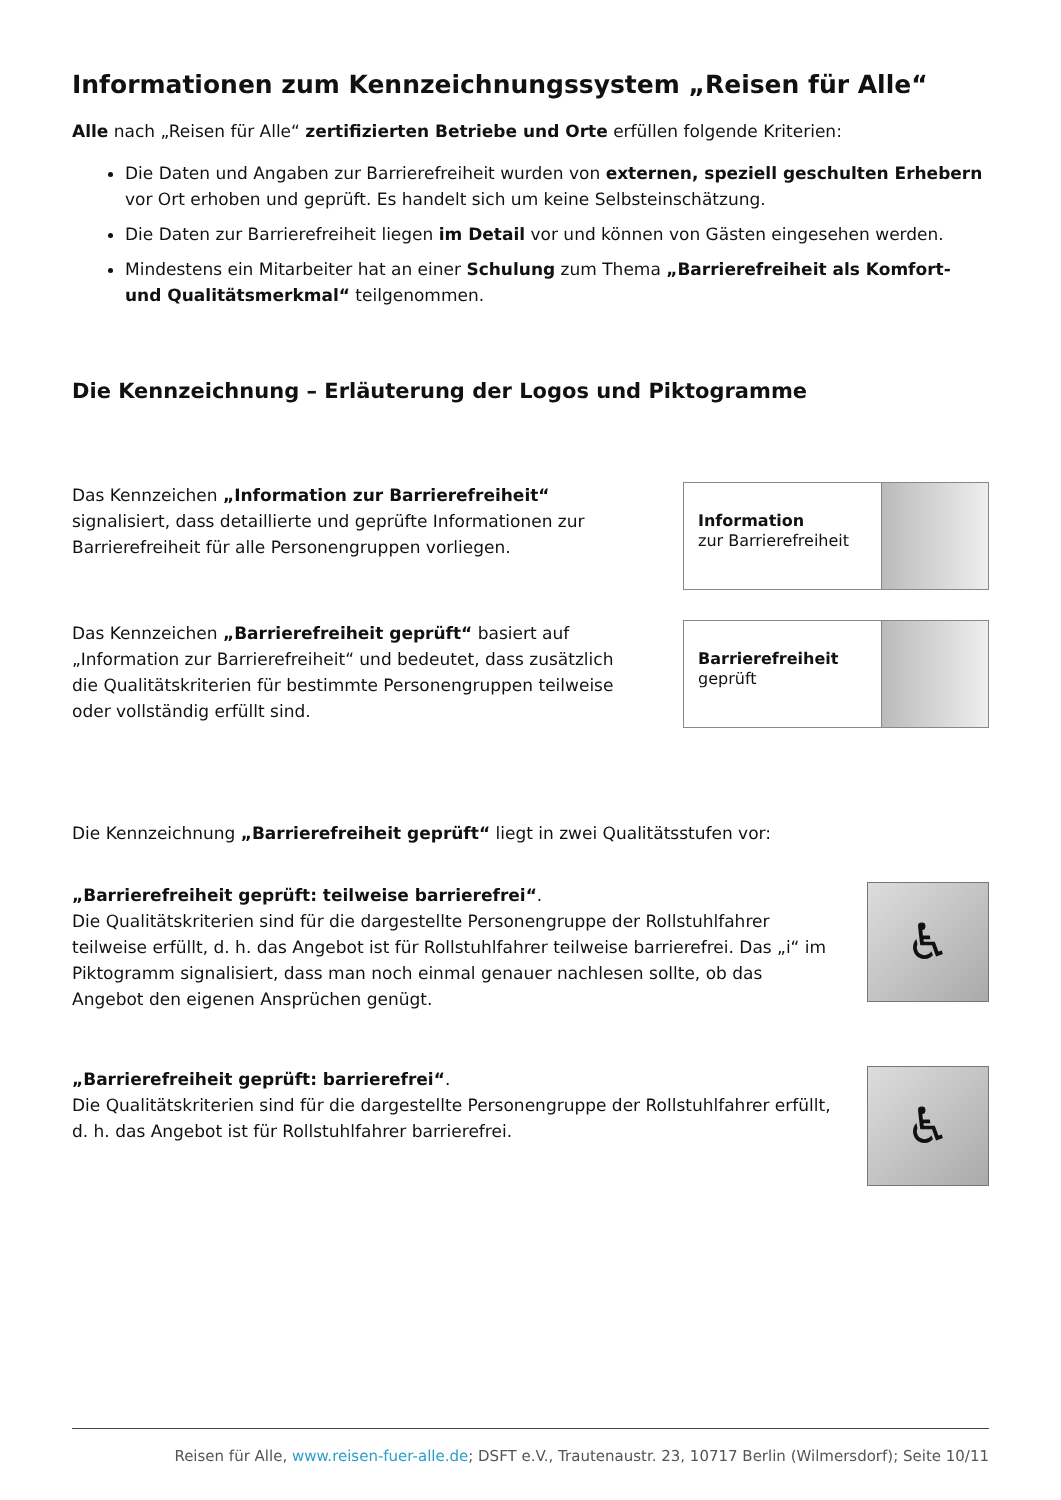Informationen zum Kennzeichnungssystem „Reisen für Alle“
Alle nach „Reisen für Alle“ zertifizierten Betriebe und Orte erfüllen folgende Kriterien:
Die Daten und Angaben zur Barrierefreiheit wurden von externen, speziell geschulten Erhebern vor Ort erhoben und geprüft. Es handelt sich um keine Selbsteinschätzung.
Die Daten zur Barrierefreiheit liegen im Detail vor und können von Gästen eingesehen werden.
Mindestens ein Mitarbeiter hat an einer Schulung zum Thema „Barrierefreiheit als Komfort- und Qualitätsmerkmal“ teilgenommen.
Die Kennzeichnung – Erläuterung der Logos und Piktogramme
Das Kennzeichen „Information zur Barrierefreiheit“ signalisiert, dass detaillierte und geprüfte Informationen zur Barrierefreiheit für alle Personengruppen vorliegen.
Information
zur Barrierefreiheit
Das Kennzeichen „Barrierefreiheit geprüft“ basiert auf „Information zur Barrierefreiheit“ und bedeutet, dass zusätzlich die Qualitätskriterien für bestimmte Personengruppen teilweise oder vollständig erfüllt sind.
Barrierefreiheit
geprüft
Die Kennzeichnung „Barrierefreiheit geprüft“ liegt in zwei Qualitätsstufen vor:
„Barrierefreiheit geprüft: teilweise barrierefrei“.
Die Qualitätskriterien sind für die dargestellte Personengruppe der Rollstuhlfahrer teilweise erfüllt, d. h. das Angebot ist für Rollstuhlfahrer teilweise barrierefrei. Das „i“ im Piktogramm signalisiert, dass man noch einmal genauer nachlesen sollte, ob das Angebot den eigenen Ansprüchen genügt.
♿
„Barrierefreiheit geprüft: barrierefrei“.
Die Qualitätskriterien sind für die dargestellte Personengruppe der Rollstuhlfahrer erfüllt, d. h. das Angebot ist für Rollstuhlfahrer barrierefrei.
♿
Reisen für Alle, www.reisen-fuer-alle.de; DSFT e.V., Trautenaustr. 23, 10717 Berlin (Wilmersdorf); Seite 10/11